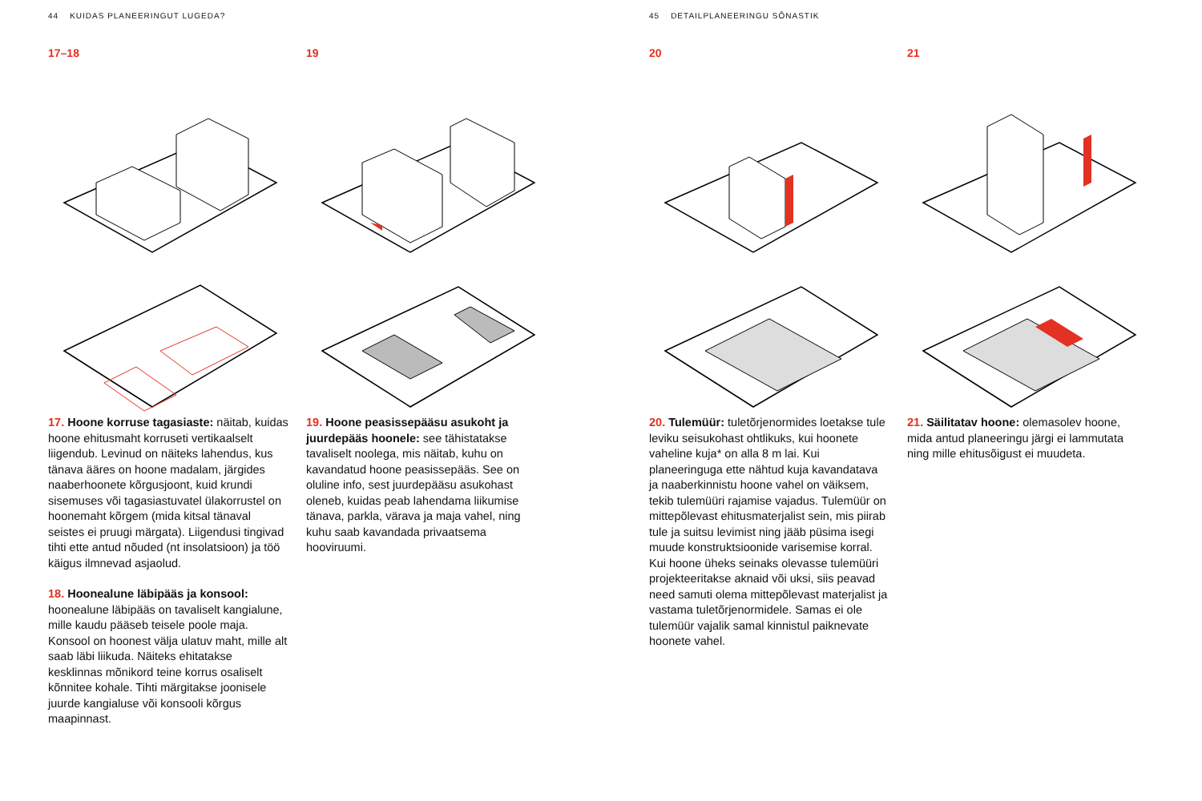44 KUIDAS PLANEERINGUT LUGEDA?
17–18 19
17. Hoone korruse tagasiaste: näitab, kuidas hoone ehitusmaht korruseti vertikaalselt liigendub. Levinud on näiteks lahendus, kus tänava ääres on hoone madalam, järgides naaberhoonete kõrgusjoont, kuid krundi sisemuses või tagasiastuvatel ülakorrustel on hoonemaht kõrgem (mida kitsal tänaval seistes ei pruugi märgata). Liigendusi tingivad tihti ette antud nõuded (nt insolatsioon) ja töö käigus ilmnevad asjaolud.
18. Hoonealune läbipääs ja konsool: hoonealune läbipääs on tavaliselt kangialune, mille kaudu pääseb teisele poole maja. Konsool on hoonest välja ulatuv maht, mille alt saab läbi liikuda. Näiteks ehitatakse kesklinnas mõnikord teine korrus osaliselt kõnnitee kohale. Tihti märgitakse joonisele juurde kangialuse või konsooli kõrgus maapinnast.
19. Hoone peasissepääsu asukoht ja juurdepääs hoonele: see tähistatakse tavaliselt noolega, mis näitab, kuhu on kavandatud hoone peasissepääs. See on oluline info, sest juurdepääsu asukohast oleneb, kuidas peab lahendama liikumise tänava, parkla, värava ja maja vahel, ning kuhu saab kavandada privaatsema hooviruumi.
45 DETAILPLANEERINGU SÕNASTIK
20 21
20. Tulemüür: tuletõrjenormides loetakse tule leviku seisukohast ohtlikuks, kui hoonete vaheline kuja* on alla 8 m lai. Kui planeeringuga ette nähtud kuja kavandatava ja naaberkinnistu hoone vahel on väiksem, tekib tulemüüri rajamise vajadus. Tulemüür on mittepõlevast ehitusmaterjalist sein, mis piirab tule ja suitsu levimist ning jääb püsima isegi muude konstruktsioonide varisemise korral. Kui hoone üheks seinaks olevasse tulemüüri projekteeritakse aknaid või uksi, siis peavad need samuti olema mittepõlevast materjalist ja vastama tuletõrjenormidele. Samas ei ole tulemüür vajalik samal kinnistul paiknevate hoonete vahel.
21. Säilitatav hoone: olemasolev hoone, mida antud planeeringu järgi ei lammutata ning mille ehitusõigust ei muudeta.